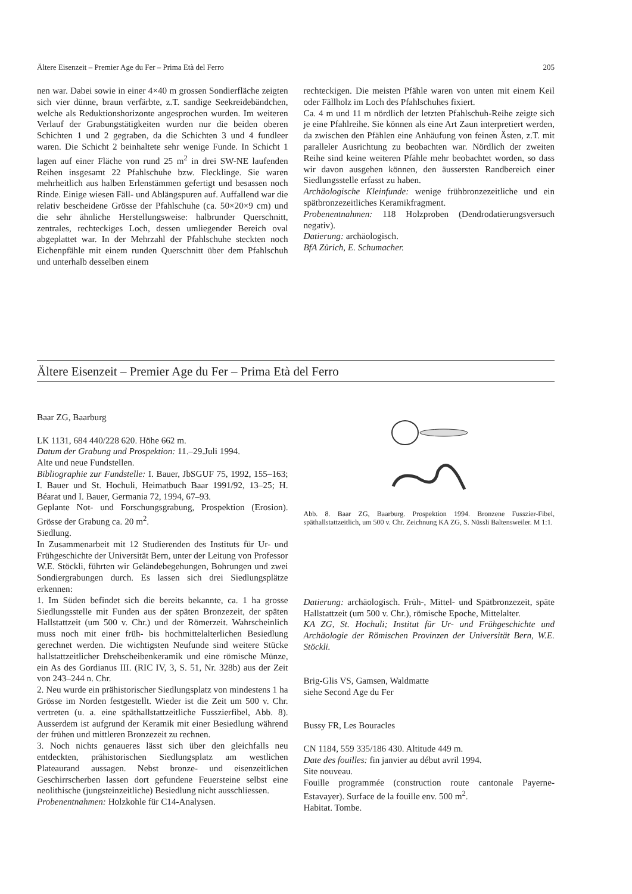Ältere Eisenzeit – Premier Age du Fer – Prima Età del Ferro 205
nen war. Dabei sowie in einer 4×40 m grossen Sondierfläche zeigten sich vier dünne, braun verfärbte, z.T. sandige Seekreidebändchen, welche als Reduktionshorizonte angesprochen wurden. Im weiteren Verlauf der Grabungstätigkeiten wurden nur die beiden oberen Schichten 1 und 2 gegraben, da die Schichten 3 und 4 fundleer waren. Die Schicht 2 beinhaltete sehr wenige Funde. In Schicht 1 lagen auf einer Fläche von rund 25 m<sup>2</sup> in drei SW-NE laufenden Reihen insgesamt 22 Pfahlschuhe bzw. Flecklinge. Sie waren mehrheitlich aus halben Erlenstämmen gefertigt und besassen noch Rinde. Einige wiesen Fäll- und Ablängspuren auf. Auffallend war die relativ bescheidene Grösse der Pfahlschuhe (ca. 50×20×9 cm) und die sehr ähnliche Herstellungsweise: halbrunder Querschnitt, zentrales, rechteckiges Loch, dessen umliegender Bereich oval abgeplattet war. In der Mehrzahl der Pfahlschuhe steckten noch Eichenpfähle mit einem runden Querschnitt über dem Pfahlschuh und unterhalb desselben einem
rechteckigen. Die meisten Pfähle waren von unten mit einem Keil oder Fällholz im Loch des Pfahlschuhes fixiert.
Ca. 4 m und 11 m nördlich der letzten Pfahlschuh-Reihe zeigte sich je eine Pfahlreihe. Sie können als eine Art Zaun interpretiert werden, da zwischen den Pfählen eine Anhäufung von feinen Ästen, z.T. mit paralleler Ausrichtung zu beobachten war. Nördlich der zweiten Reihe sind keine weiteren Pfähle mehr beobachtet worden, so dass wir davon ausgehen können, den äussersten Randbereich einer Siedlungsstelle erfasst zu haben.
Archäologische Kleinfunde: wenige frühbronzezeitliche und ein spätbronzezeitliches Keramikfragment.
Probenentnahmen: 118 Holzproben (Dendrodatierungsversuch negativ).
Datierung: archäologisch.
BfA Zürich, E. Schumacher.
Ältere Eisenzeit – Premier Age du Fer – Prima Età del Ferro
Baar ZG, Baarburg
LK 1131, 684 440/228 620. Höhe 662 m.
Datum der Grabung und Prospektion: 11.–29.Juli 1994.
Alte und neue Fundstellen.
Bibliographie zur Fundstelle: I. Bauer, JbSGUF 75, 1992, 155–163; I. Bauer und St. Hochuli, Heimatbuch Baar 1991/92, 13–25; H. Béarat und I. Bauer, Germania 72, 1994, 67–93.
Geplante Not- und Forschungsgrabung, Prospektion (Erosion). Grösse der Grabung ca. 20 m<sup>2</sup>.
Siedlung.
In Zusammenarbeit mit 12 Studierenden des Instituts für Ur- und Frühgeschichte der Universität Bern, unter der Leitung von Professor W.E. Stöckli, führten wir Geländebegehungen, Bohrungen und zwei Sondiergrabungen durch. Es lassen sich drei Siedlungsplätze erkennen:
1. Im Süden befindet sich die bereits bekannte, ca. 1 ha grosse Siedlungsstelle mit Funden aus der späten Bronzezeit, der späten Hallstattzeit (um 500 v. Chr.) und der Römerzeit. Wahrscheinlich muss noch mit einer früh- bis hochmittelalterlichen Besiedlung gerechnet werden. Die wichtigsten Neufunde sind weitere Stücke hallstattzeitlicher Drehscheibenkeramik und eine römische Münze, ein As des Gordianus III. (RIC IV, 3, S. 51, Nr. 328b) aus der Zeit von 243–244 n. Chr.
2. Neu wurde ein prähistorischer Siedlungsplatz von mindestens 1 ha Grösse im Norden festgestellt. Wieder ist die Zeit um 500 v. Chr. vertreten (u. a. eine späthallstattzeitliche Fusszierfibel, Abb. 8). Ausserdem ist aufgrund der Keramik mit einer Besiedlung während der frühen und mittleren Bronzezeit zu rechnen.
3. Noch nichts genaueres lässt sich über den gleichfalls neu entdeckten, prähistorischen Siedlungsplatz am westlichen Plateaurand aussagen. Nebst bronze- und eisenzeitlichen Geschirrscherben lassen dort gefundene Feuersteine selbst eine neolithische (jungsteinzeitliche) Besiedlung nicht ausschliessen.
Probenentnahmen: Holzkohle für C14-Analysen.
Abb. 8. Baar ZG, Baarburg. Prospektion 1994. Bronzene Fusszier-Fibel, späthallstattzeitlich, um 500 v. Chr. Zeichnung KA ZG, S. Nüssli Baltensweiler. M 1:1.
Datierung: archäologisch. Früh-, Mittel- und Spätbronzezeit, späte Hallstattzeit (um 500 v. Chr.), römische Epoche, Mittelalter.
KA ZG, St. Hochuli; Institut für Ur- und Frühgeschichte und Archäologie der Römischen Provinzen der Universität Bern, W.E. Stöckli.
Brig-Glis VS, Gamsen, Waldmatte
siehe Second Age du Fer
Bussy FR, Les Bouracles
CN 1184, 559 335/186 430. Altitude 449 m.
Date des fouilles: fin janvier au début avril 1994.
Site nouveau.
Fouille programmée (construction route cantonale Payerne-Estavayer). Surface de la fouille env. 500 m<sup>2</sup>.
Habitat. Tombe.